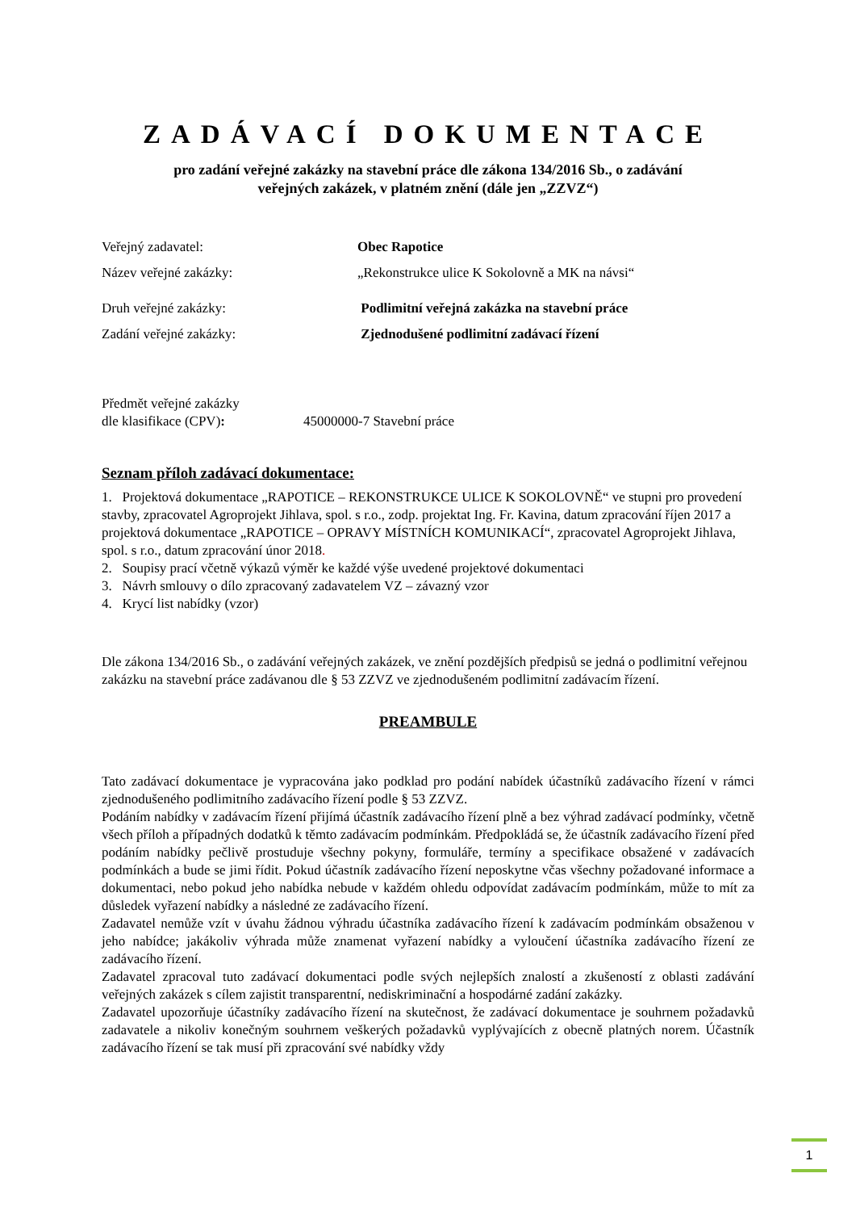ZADÁVACÍ DOKUMENTACE
pro zadání veřejné zakázky na stavební práce dle zákona 134/2016 Sb., o zadávání
veřejných zakázek, v platném znění (dále jen „ZZVZ“)
Veřejný zadavatel: Obec Rapotice
Název veřejné zakázky: „Rekonstrukce ulice K Sokolovně a MK na návsi“
Druh veřejné zakázky: Podlimitní veřejná zakázka na stavební práce
Zadání veřejné zakázky: Zjednodušené podlimitní zadávací řízení
Předmět veřejné zakázky
dle klasifikace (CPV): 45000000-7 Stavební práce
Seznam příloh zadávací dokumentace:
1. Projektová dokumentace „RAPOTICE – REKONSTRUKCE ULICE K SOKOLOVNĚ“ ve stupni pro provedení stavby, zpracovatel Agroprojekt Jihlava, spol. s r.o., zodp. projektat Ing. Fr. Kavina, datum zpracování říjen 2017 a projektová dokumentace „RAPOTICE – OPRAVY MÍSTNÍCH KOMUNIKACÍ“, zpracovatel Agroprojekt Jihlava, spol. s r.o., datum zpracování únor 2018.
2. Soupisy prací včetně výkazů výměr ke každé výše uvedené projektové dokumentaci
3. Návrh smlouvy o dílo zpracovaný zadavatelem VZ – závazný vzor
4. Krycí list nabídky (vzor)
Dle zákona 134/2016 Sb., o zadávání veřejných zakázek, ve znění pozdějších předpisů se jedná o podlimitní veřejnou zakázku na stavební práce zadávanou dle § 53 ZZVZ ve zjednodušeném podlimitní zadávacím řízení.
PREAMBULE
Tato zadávací dokumentace je vypracována jako podklad pro podání nabídek účastníků zadávacího řízení v rámci zjednodušeného podlimitního zadávacího řízení podle § 53 ZZVZ.
Podáním nabídky v zadávacím řízení přijímá účastník zadávacího řízení plně a bez výhrad zadávací podmínky, včetně všech příloh a případných dodatků k těmto zadávacím podmínkám. Předpokládá se, že účastník zadávacího řízení před podáním nabídky pečlivě prostuduje všechny pokyny, formuláře, termíny a specifikace obsažené v zadávacích podmínkách a bude se jimi řídit. Pokud účastník zadávacího řízení neposkytne včas všechny požadované informace a dokumentaci, nebo pokud jeho nabídka nebude v každém ohledu odpovídat zadávacím podmínkám, může to mít za důsledek vyřazení nabídky a následné ze zadávacího řízení.
Zadavatel nemůže vzít v úvahu žádnou výhradu účastníka zadávacího řízení k zadávacím podmínkám obsaženou v jeho nabídce; jakákoliv výhrada může znamenat vyřazení nabídky a vyloučení účastníka zadávacího řízení ze zadávacího řízení.
Zadavatel zpracoval tuto zadávací dokumentaci podle svých nejlepších znalostí a zkušeností z oblasti zadávání veřejných zakázek s cílem zajistit transparentní, nediskriminační a hospodárné zadání zakázky.
Zadavatel upozorňuje účastníky zadávacího řízení na skutečnost, že zadávací dokumentace je souhrnem požadavků zadavatele a nikoliv konečným souhrnem veškerých požadavků vyplývajících z obecně platných norem. Účastník zadávacího řízení se tak musí při zpracování své nabídky vždy
1